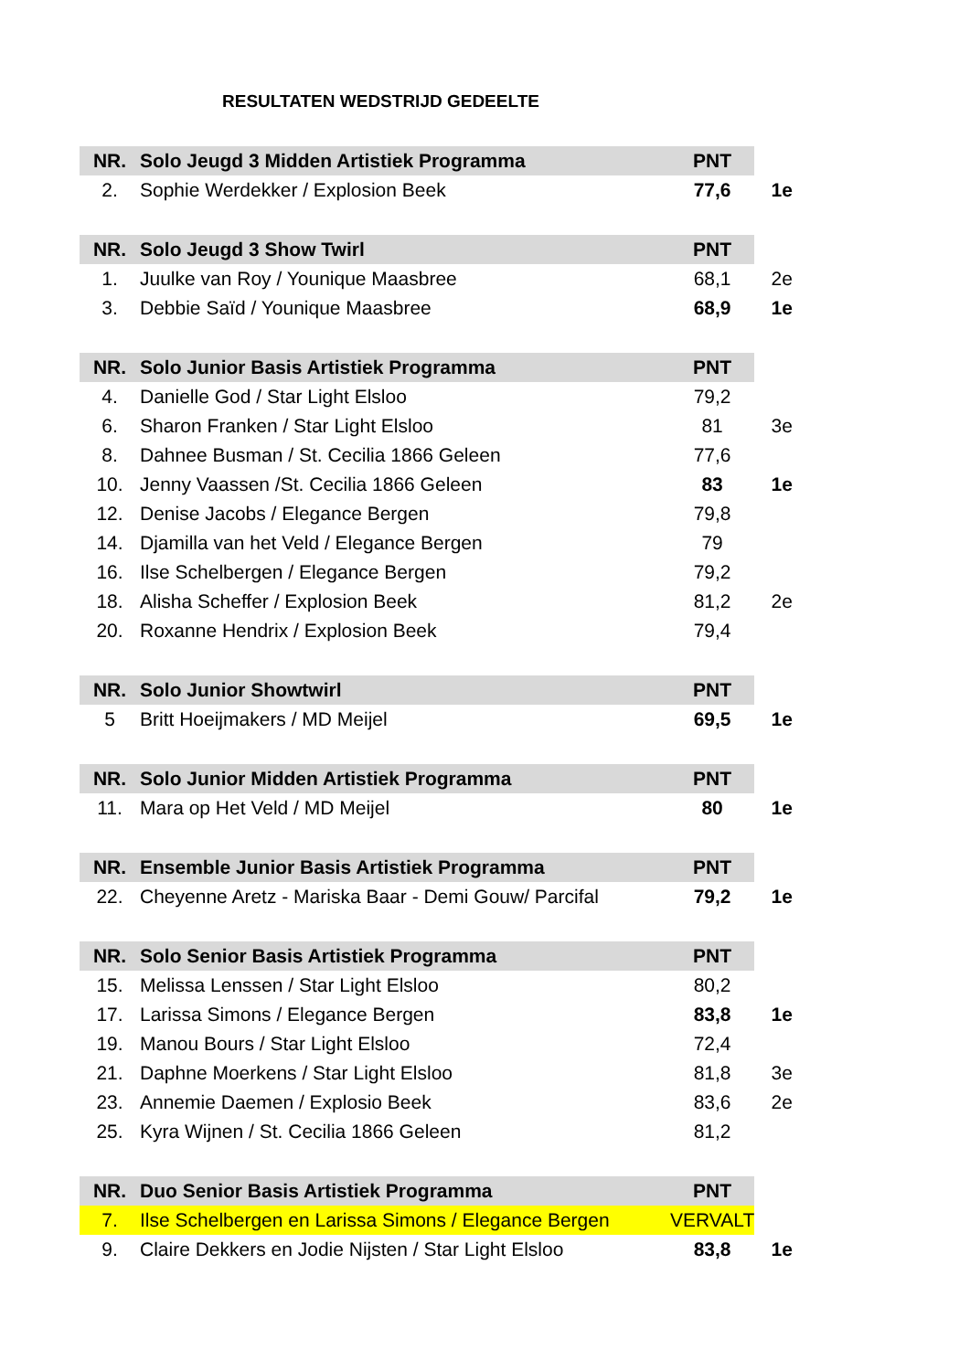RESULTATEN WEDSTRIJD GEDEELTE
| NR. | Solo Jeugd 3 Midden Artistiek Programma | PNT | |
| --- | --- | --- | --- |
| 2. | Sophie Werdekker / Explosion Beek | 77,6 | 1e |
| NR. | Solo Jeugd 3 Show Twirl | PNT | |
| 1. | Juulke van Roy / Younique Maasbree | 68,1 | 2e |
| 3. | Debbie Saïd / Younique Maasbree | 68,9 | 1e |
| NR. | Solo Junior Basis Artistiek Programma | PNT | |
| 4. | Danielle God / Star Light Elsloo | 79,2 | |
| 6. | Sharon Franken / Star Light Elsloo | 81 | 3e |
| 8. | Dahnee Busman / St. Cecilia 1866 Geleen | 77,6 | |
| 10. | Jenny Vaassen /St. Cecilia 1866 Geleen | 83 | 1e |
| 12. | Denise Jacobs / Elegance Bergen | 79,8 | |
| 14. | Djamilla van het Veld / Elegance Bergen | 79 | |
| 16. | Ilse Schelbergen / Elegance Bergen | 79,2 | |
| 18. | Alisha Scheffer / Explosion Beek | 81,2 | 2e |
| 20. | Roxanne Hendrix / Explosion Beek | 79,4 | |
| NR. | Solo Junior Showtwirl | PNT | |
| 5 | Britt Hoeijmakers / MD Meijel | 69,5 | 1e |
| NR. | Solo Junior Midden Artistiek Programma | PNT | |
| 11. | Mara op Het Veld / MD Meijel | 80 | 1e |
| NR. | Ensemble Junior Basis Artistiek Programma | PNT | |
| 22. | Cheyenne Aretz - Mariska Baar - Demi Gouw/ Parcifal | 79,2 | 1e |
| NR. | Solo Senior Basis Artistiek Programma | PNT | |
| 15. | Melissa Lenssen / Star Light Elsloo | 80,2 | |
| 17. | Larissa Simons / Elegance Bergen | 83,8 | 1e |
| 19. | Manou Bours / Star Light Elsloo | 72,4 | |
| 21. | Daphne Moerkens / Star Light Elsloo | 81,8 | 3e |
| 23. | Annemie Daemen / Explosio Beek | 83,6 | 2e |
| 25. | Kyra Wijnen / St. Cecilia 1866 Geleen | 81,2 | |
| NR. | Duo Senior Basis Artistiek Programma | PNT | |
| 7. | Ilse Schelbergen en Larissa Simons / Elegance Bergen | VERVALT | |
| 9. | Claire Dekkers en Jodie Nijsten / Star Light Elsloo | 83,8 | 1e |